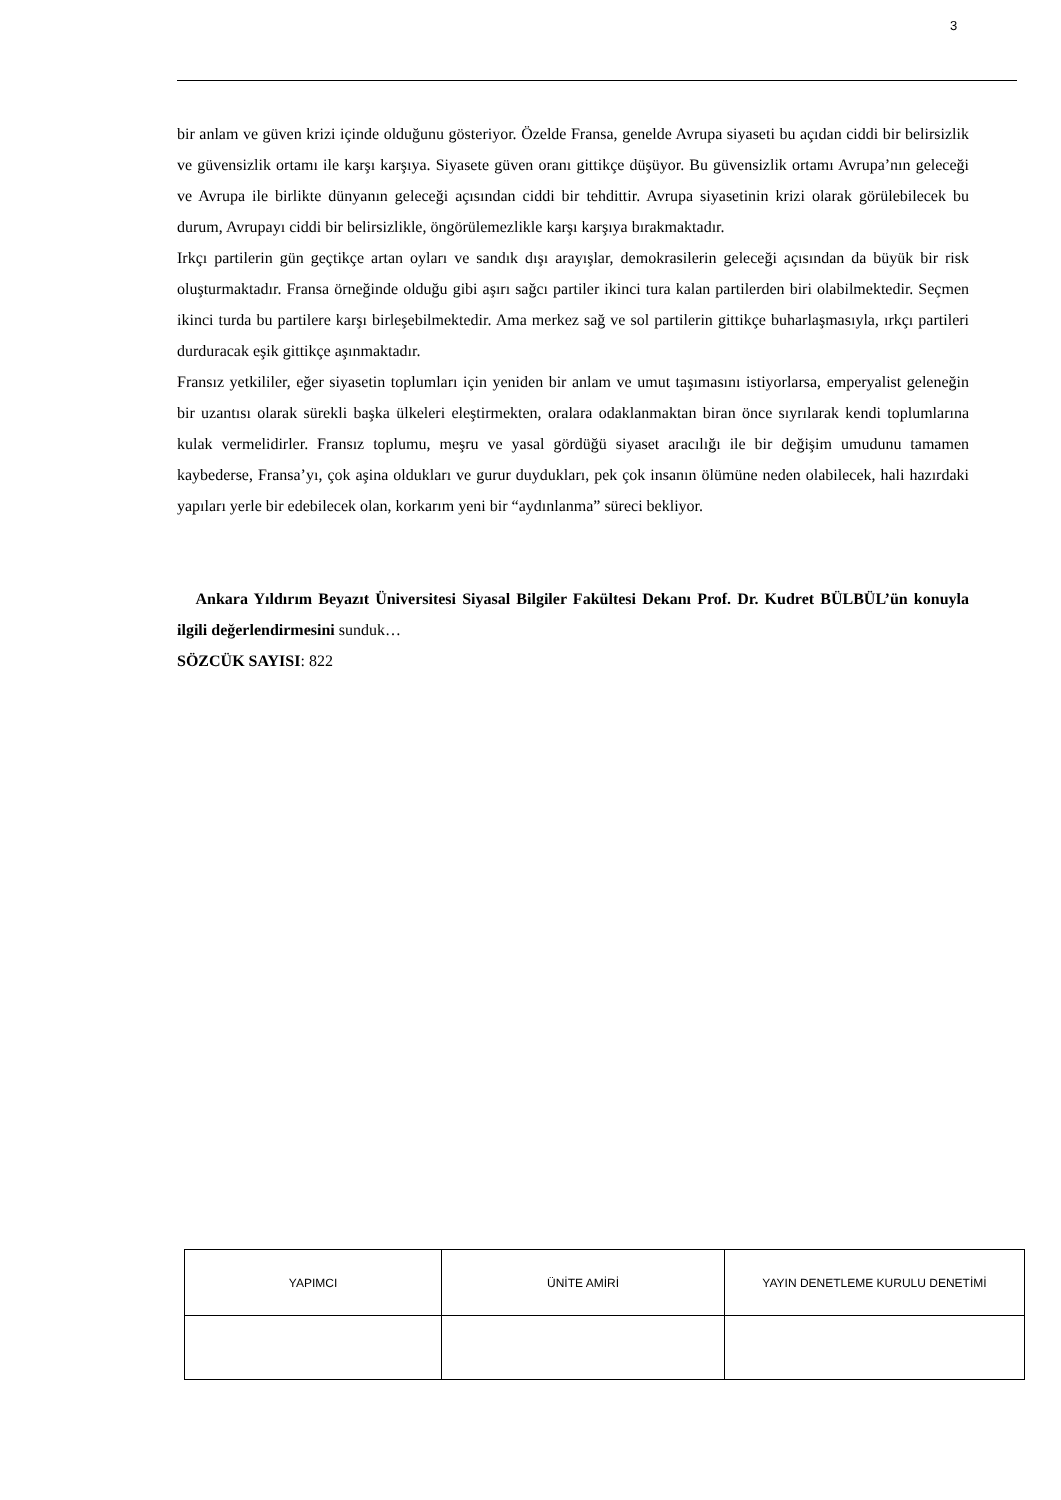3
bir anlam ve güven krizi içinde olduğunu gösteriyor. Özelde Fransa, genelde Avrupa siyaseti bu açıdan ciddi bir belirsizlik ve güvensizlik ortamı ile karşı karşıya. Siyasete güven oranı gittikçe düşüyor. Bu güvensizlik ortamı Avrupa’nın geleceği ve Avrupa ile birlikte dünyanın geleceği açısından ciddi bir tehdittir. Avrupa siyasetinin krizi olarak görülebilecek bu durum, Avrupayı ciddi bir belirsizlikle, öngörülemezlikle karşı karşıya bırakmaktadır.
Irkçı partilerin gün geçtikçe artan oyları ve sandık dışı arayışlar, demokrasilerin geleceği açısından da büyük bir risk oluşturmaktadır. Fransa örneğinde olduğu gibi aşırı sağcı partiler ikinci tura kalan partilerden biri olabilmektedir. Seçmen ikinci turda bu partilere karşı birleşebilmektedir. Ama merkez sağ ve sol partilerin gittikçe buharlaşmasıyla, ırkçı partileri durduracak eşik gittikçe aşınmaktadır.
Fransız yetkililer, eğer siyasetin toplumları için yeniden bir anlam ve umut taşımasını istiyorlarsa, emperyalist geleneğin bir uzantısı olarak sürekli başka ülkeleri eleştirmekten, oralara odaklanmaktan biran önce sıyrılarak kendi toplumlarına kulak vermelidirler. Fransız toplumu, meşru ve yasal gördüğü siyaset aracılığı ile bir değişim umudunu tamamen kaybederse, Fransa’yı, çok aşina oldukları ve gurur duydukları, pek çok insanın ölümüne neden olabilecek, hali hazırdaki yapıları yerle bir edebilecek olan, korkarım yeni bir “aydınlanma” süreci bekliyor.
Ankara Yıldırım Beyazıt Üniversitesi Siyasal Bilgiler Fakültesi Dekanı Prof. Dr. Kudret BÜLBÜL’ün konuyla ilgili değerlendirmesini sunduk…
SÖZCÜK SAYISI: 822
| YAPIMCI | ÜNİTE AMİRİ | YAYIN DENETLEME KURULU DENETİMİ |